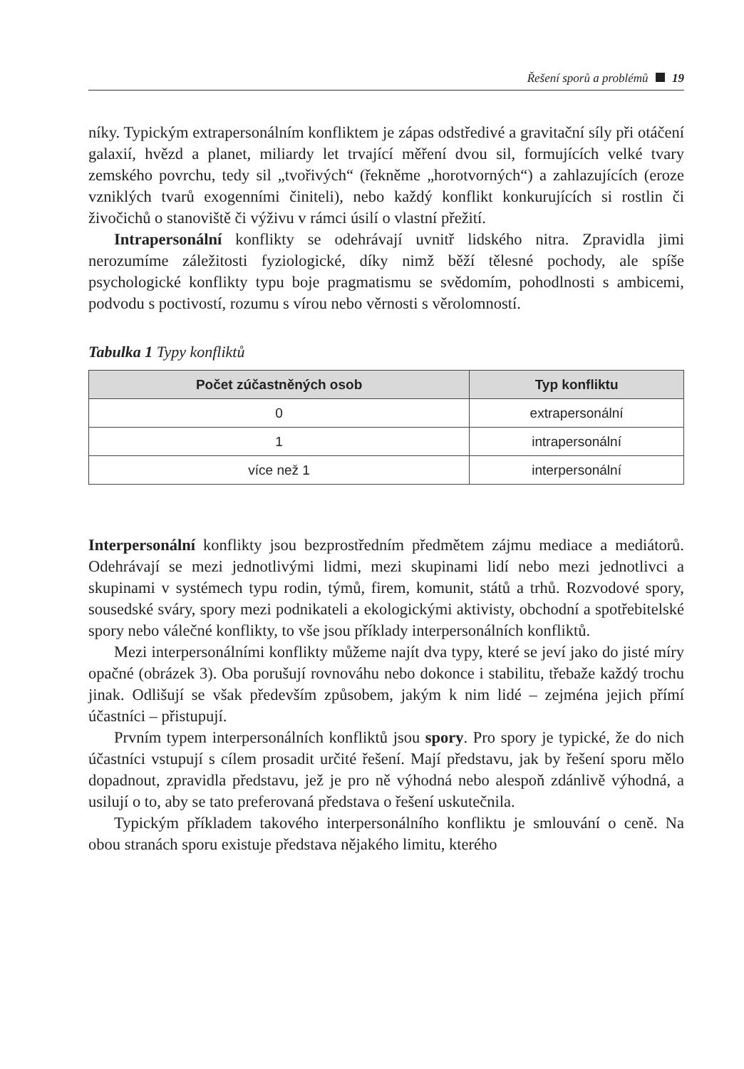Řešení sporů a problémů 19
níky. Typickým extrapersonálním konfliktem je zápas odstředivé a gravitační síly při otáčení galaxií, hvězd a planet, miliardy let trvající měření dvou sil, formujících velké tvary zemského povrchu, tedy sil „tvořivých“ (řekněme „horotvorných“) a zahlazujících (eroze vzniklých tvarů exogenními činiteli), nebo každý konflikt konkurujících si rostlin či živočichů o stanoviště či výživu v rámci úsilí o vlastní přežití.
Intrapersonální konflikty se odehrávají uvnitř lidského nitra. Zpravidla jimi nerozumíme záležitosti fyziologické, díky nimž běží tělesné pochody, ale spíše psychologické konflikty typu boje pragmatismu se svědomím, pohodlnosti s ambicemi, podvodu s poctivostí, rozumu s vírou nebo věrnosti s věrolomností.
Tabulka 1 Typy konfliktů
| Počet zúčastněných osob | Typ konfliktu |
| --- | --- |
| 0 | extrapersonální |
| 1 | intrapersonální |
| více než 1 | interpersonální |
Interpersonální konflikty jsou bezprostředním předmětem zájmu mediace a mediátorů. Odehrávají se mezi jednotlivými lidmi, mezi skupinami lidí nebo mezi jednotlivci a skupinami v systémech typu rodin, týmů, firem, komunit, států a trhů. Rozvodové spory, sousedské sváry, spory mezi podnikateli a ekologickými aktivisty, obchodní a spotřebitelské spory nebo válečné konflikty, to vše jsou příklady interpersonálních konfliktů.
Mezi interpersonálními konflikty můžeme najít dva typy, které se jeví jako do jisté míry opačné (obrázek 3). Oba porušují rovnováhu nebo dokonce i stabilitu, třebaže každý trochu jinak. Odlišují se však především způsobem, jakým k nim lidé – zejména jejich přímí účastníci – přistupují.
Prvním typem interpersonálních konfliktů jsou spory. Pro spory je typické, že do nich účastníci vstupují s cílem prosadit určité řešení. Mají představu, jak by řešení sporu mělo dopadnout, zpravidla představu, jež je pro ně výhodná nebo alespoň zdánlivě výhodná, a usilují o to, aby se tato preferovaná představa o řešení uskutečnila.
Typickým příkladem takového interpersonálního konfliktu je smlouvání o ceně. Na obou stranách sporu existuje představa nějakého limitu, kterého